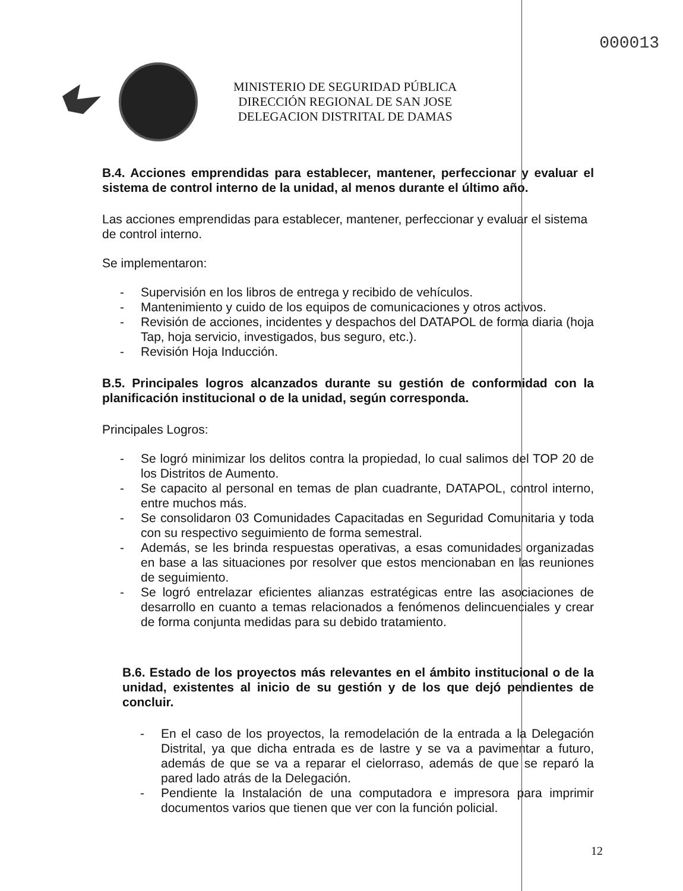000013
MINISTERIO DE SEGURIDAD PÚBLICA
DIRECCIÓN REGIONAL DE SAN JOSE
DELEGACION DISTRITAL DE DAMAS
B.4. Acciones emprendidas para establecer, mantener, perfeccionar y evaluar el sistema de control interno de la unidad, al menos durante el último año.
Las acciones emprendidas para establecer, mantener, perfeccionar y evaluar el sistema de control interno.
Se implementaron:
- Supervisión en los libros de entrega y recibido de vehículos.
- Mantenimiento y cuido de los equipos de comunicaciones y otros activos.
- Revisión de acciones, incidentes y despachos del DATAPOL de forma diaria (hoja Tap, hoja servicio, investigados, bus seguro, etc.).
- Revisión Hoja Inducción.
B.5. Principales logros alcanzados durante su gestión de conformidad con la planificación institucional o de la unidad, según corresponda.
Principales Logros:
- Se logró minimizar los delitos contra la propiedad, lo cual salimos del TOP 20 de los Distritos de Aumento.
- Se capacito al personal en temas de plan cuadrante, DATAPOL, control interno, entre muchos más.
- Se consolidaron 03 Comunidades Capacitadas en Seguridad Comunitaria y toda con su respectivo seguimiento de forma semestral.
- Además, se les brinda respuestas operativas, a esas comunidades organizadas en base a las situaciones por resolver que estos mencionaban en las reuniones de seguimiento.
- Se logró entrelazar eficientes alianzas estratégicas entre las asociaciones de desarrollo en cuanto a temas relacionados a fenómenos delincuenciales y crear de forma conjunta medidas para su debido tratamiento.
B.6. Estado de los proyectos más relevantes en el ámbito institucional o de la unidad, existentes al inicio de su gestión y de los que dejó pendientes de concluir.
- En el caso de los proyectos, la remodelación de la entrada a la Delegación Distrital, ya que dicha entrada es de lastre y se va a pavimentar a futuro, además de que se va a reparar el cielorraso, además de que se reparó la pared lado atrás de la Delegación.
- Pendiente la Instalación de una computadora e impresora para imprimir documentos varios que tienen que ver con la función policial.
12